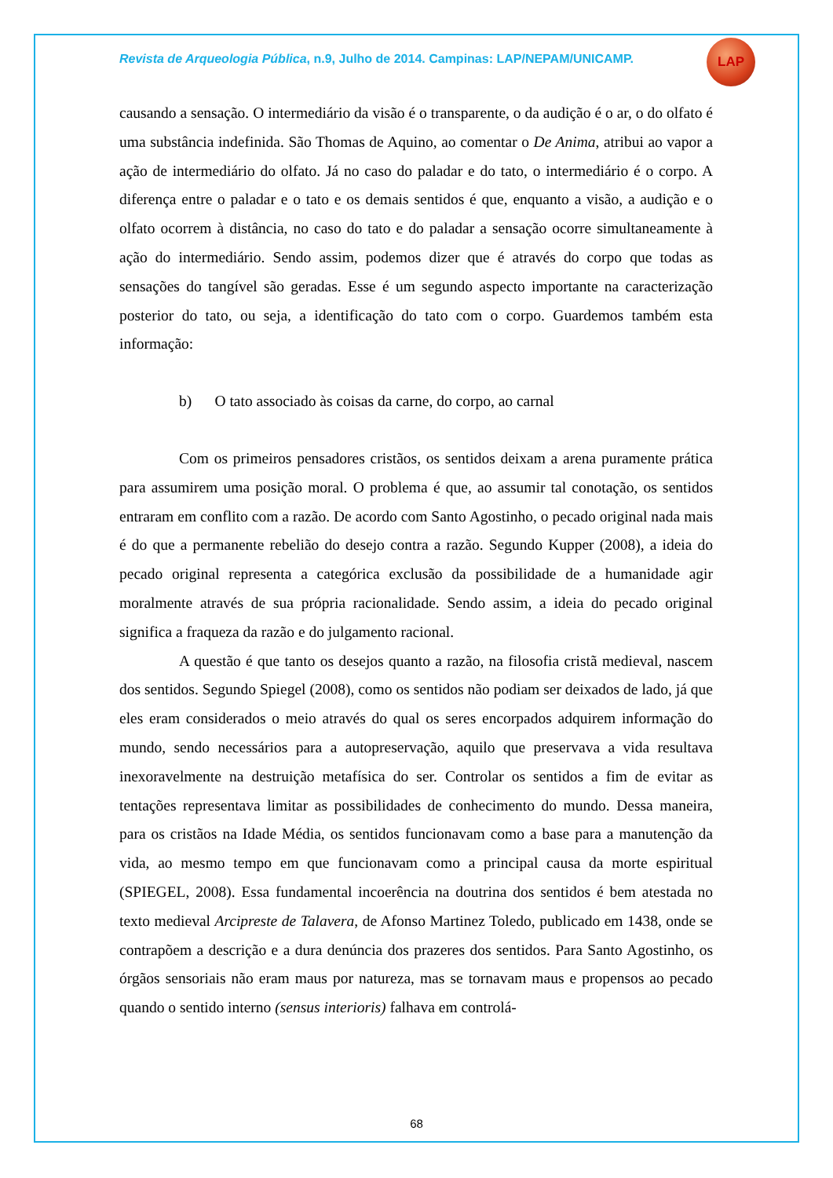Revista de Arqueologia Pública, n.9, Julho de 2014. Campinas: LAP/NEPAM/UNICAMP.
LAP
causando a sensação. O intermediário da visão é o transparente, o da audição é o ar, o do olfato é uma substância indefinida. São Thomas de Aquino, ao comentar o De Anima, atribui ao vapor a ação de intermediário do olfato. Já no caso do paladar e do tato, o intermediário é o corpo. A diferença entre o paladar e o tato e os demais sentidos é que, enquanto a visão, a audição e o olfato ocorrem à distância, no caso do tato e do paladar a sensação ocorre simultaneamente à ação do intermediário. Sendo assim, podemos dizer que é através do corpo que todas as sensações do tangível são geradas. Esse é um segundo aspecto importante na caracterização posterior do tato, ou seja, a identificação do tato com o corpo. Guardemos também esta informação:
b) O tato associado às coisas da carne, do corpo, ao carnal
Com os primeiros pensadores cristãos, os sentidos deixam a arena puramente prática para assumirem uma posição moral. O problema é que, ao assumir tal conotação, os sentidos entraram em conflito com a razão. De acordo com Santo Agostinho, o pecado original nada mais é do que a permanente rebelião do desejo contra a razão. Segundo Kupper (2008), a ideia do pecado original representa a categórica exclusão da possibilidade de a humanidade agir moralmente através de sua própria racionalidade. Sendo assim, a ideia do pecado original significa a fraqueza da razão e do julgamento racional.
A questão é que tanto os desejos quanto a razão, na filosofia cristã medieval, nascem dos sentidos. Segundo Spiegel (2008), como os sentidos não podiam ser deixados de lado, já que eles eram considerados o meio através do qual os seres encorpados adquirem informação do mundo, sendo necessários para a autopreservação, aquilo que preservava a vida resultava inexoravelmente na destruição metafísica do ser. Controlar os sentidos a fim de evitar as tentações representava limitar as possibilidades de conhecimento do mundo. Dessa maneira, para os cristãos na Idade Média, os sentidos funcionavam como a base para a manutenção da vida, ao mesmo tempo em que funcionavam como a principal causa da morte espiritual (SPIEGEL, 2008). Essa fundamental incoerência na doutrina dos sentidos é bem atestada no texto medieval Arcipreste de Talavera, de Afonso Martinez Toledo, publicado em 1438, onde se contrapõem a descrição e a dura denúncia dos prazeres dos sentidos. Para Santo Agostinho, os órgãos sensoriais não eram maus por natureza, mas se tornavam maus e propensos ao pecado quando o sentido interno (sensus interioris) falhava em controlá-
68